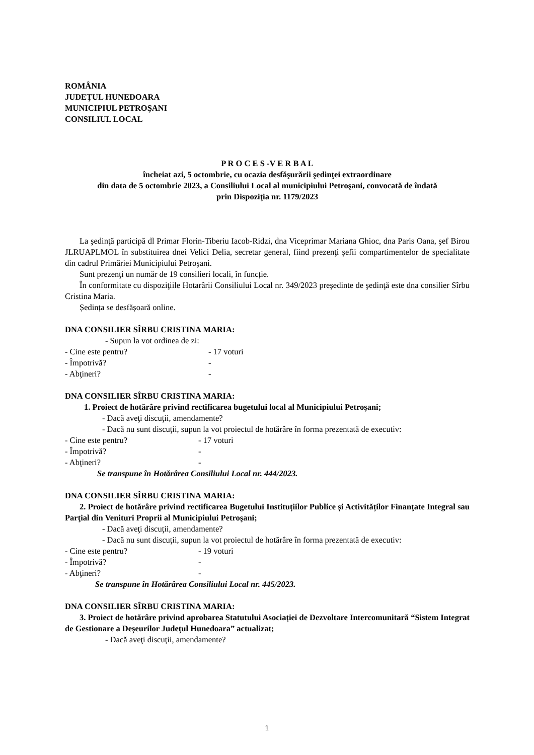ROMÂNIA
JUDEŢUL HUNEDOARA
MUNICIPIUL PETROŞANI
CONSILIUL LOCAL
P R O C E S -V E R B A L
încheiat azi, 5 octombrie, cu ocazia desfăşurării şedinţei extraordinare
din data de 5 octombrie 2023, a Consiliului Local al municipiului Petroşani, convocată de îndată
prin Dispoziţia nr. 1179/2023
La şedinţă participă dl Primar Florin-Tiberiu Iacob-Ridzi, dna Viceprimar Mariana Ghioc, dna Paris Oana, şef Birou JLRUAPLMOL în substituirea dnei Velici Delia, secretar general, fiind prezenţi şefii compartimentelor de specialitate din cadrul Primăriei Municipiului Petroşani.
Sunt prezenţi un număr de 19 consilieri locali, în funcție.
În conformitate cu dispoziţiile Hotarârii Consiliului Local nr. 349/2023 preşedinte de şedinţă este dna consilier Sîrbu Cristina Maria.
Ședința se desfășoară online.
DNA CONSILIER SÎRBU CRISTINA MARIA:
- Supun la vot ordinea de zi:
- Cine este pentru? - 17 voturi
- Împotrivă? -
- Abţineri? -
DNA CONSILIER SÎRBU CRISTINA MARIA:
1. Proiect de hotărâre privind rectificarea bugetului local al Municipiului Petroşani;
- Dacă aveţi discuţii, amendamente?
- Dacă nu sunt discuţii, supun la vot proiectul de hotărâre în forma prezentată de executiv:
- Cine este pentru? - 17 voturi
- Împotrivă? -
- Abţineri? -
Se transpune în Hotărârea Consiliului Local nr. 444/2023.
DNA CONSILIER SÎRBU CRISTINA MARIA:
2. Proiect de hotărâre privind rectificarea Bugetului Instituțiilor Publice și Activităților Finanţate Integral sau Parţial din Venituri Proprii al Municipiului Petroşani;
- Dacă aveţi discuţii, amendamente?
- Dacă nu sunt discuţii, supun la vot proiectul de hotărâre în forma prezentată de executiv:
- Cine este pentru? - 19 voturi
- Împotrivă? -
- Abţineri? -
Se transpune în Hotărârea Consiliului Local nr. 445/2023.
DNA CONSILIER SÎRBU CRISTINA MARIA:
3. Proiect de hotărâre privind aprobarea Statutului Asociației de Dezvoltare Intercomunitară “Sistem Integrat de Gestionare a Deșeurilor Județul Hunedoara” actualizat;
- Dacă aveţi discuţii, amendamente?
1